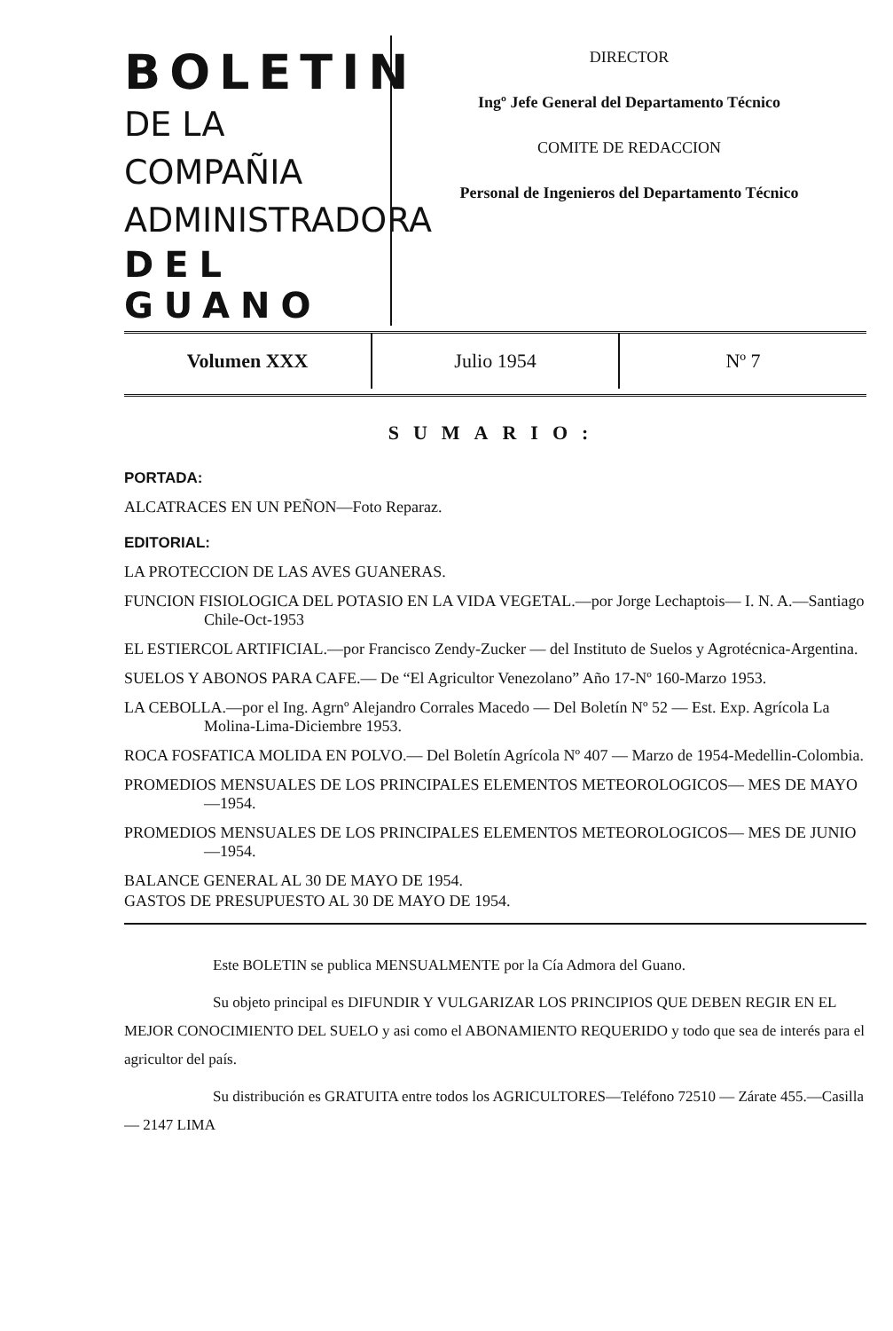BOLETIN
DE LA COMPAÑIA
ADMINISTRADORA
DEL GUANO
DIRECTOR
Ingº Jefe General del Departamento Técnico
COMITE DE REDACCION
Personal de Ingenieros del Departamento Técnico
| Volumen XXX | Julio 1954 | Nº 7 |
SUMARIO:
PORTADA:
ALCATRACES EN UN PEÑON—Foto Reparaz.
EDITORIAL:
LA PROTECCION DE LAS AVES GUANERAS.
FUNCION FISIOLOGICA DEL POTASIO EN LA VIDA VEGETAL.—por Jorge Lechaptois— I. N. A.—Santiago Chile-Oct-1953
EL ESTIERCOL ARTIFICIAL.—por Francisco Zendy-Zucker — del Instituto de Suelos y Agrotécnica-Argentina.
SUELOS Y ABONOS PARA CAFE.— De “El Agricultor Venezolano” Año 17-Nº 160-Marzo 1953.
LA CEBOLLA.—por el Ing. Agrnº Alejandro Corrales Macedo — Del Boletín Nº 52 — Est. Exp. Agrícola La Molina-Lima-Diciembre 1953.
ROCA FOSFATICA MOLIDA EN POLVO.— Del Boletín Agrícola Nº 407 — Marzo de 1954-Medellin-Colombia.
PROMEDIOS MENSUALES DE LOS PRINCIPALES ELEMENTOS METEOROLOGICOS— MES DE MAYO —1954.
PROMEDIOS MENSUALES DE LOS PRINCIPALES ELEMENTOS METEOROLOGICOS— MES DE JUNIO —1954.
BALANCE GENERAL AL 30 DE MAYO DE 1954.
GASTOS DE PRESUPUESTO AL 30 DE MAYO DE 1954.
Este BOLETIN se publica MENSUALMENTE por la Cía Admora del Guano.
Su objeto principal es DIFUNDIR Y VULGARIZAR LOS PRINCIPIOS QUE DEBEN REGIR EN EL MEJOR CONOCIMIENTO DEL SUELO y asi como el ABONAMIENTO REQUERIDO y todo que sea de interés para el agricultor del país.
Su distribución es GRATUITA entre todos los AGRICULTORES—Teléfono 72510 — Zárate 455.—Casilla — 2147 LIMA